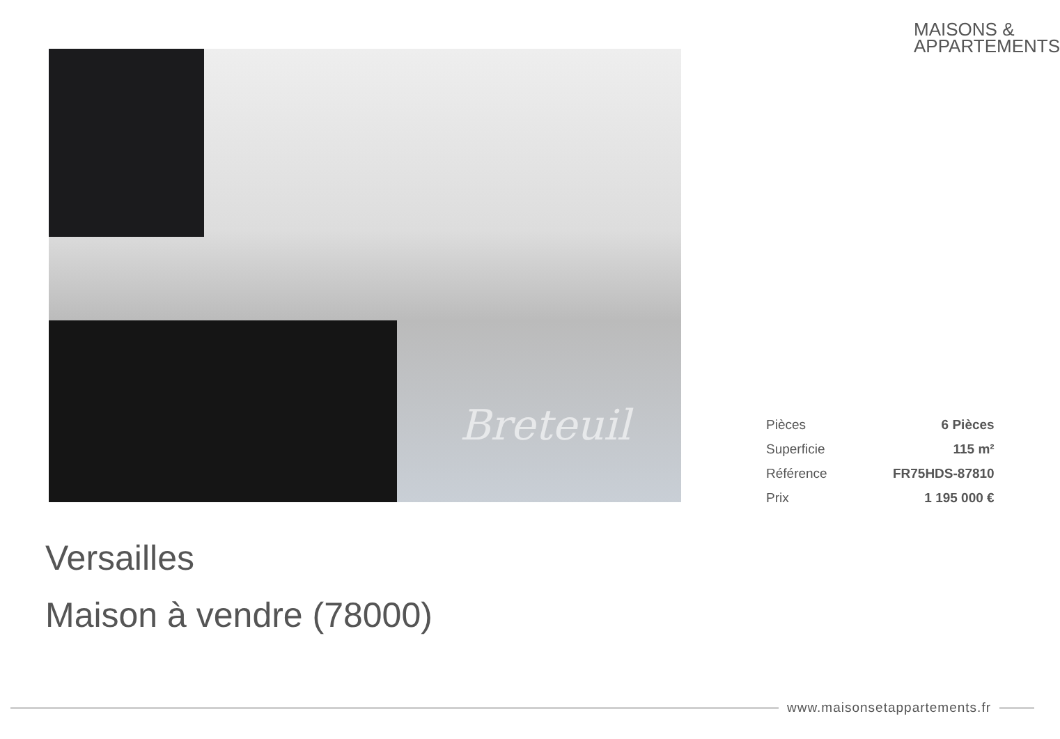MAISONS &
APPARTEMENTS
Breteuil
| Pièces | 6 Pièces |
| Superficie | 115 m² |
| Référence | FR75HDS-87810 |
| Prix | 1 195 000 € |
Versailles
Maison à vendre (78000)
www.maisonsetappartements.fr